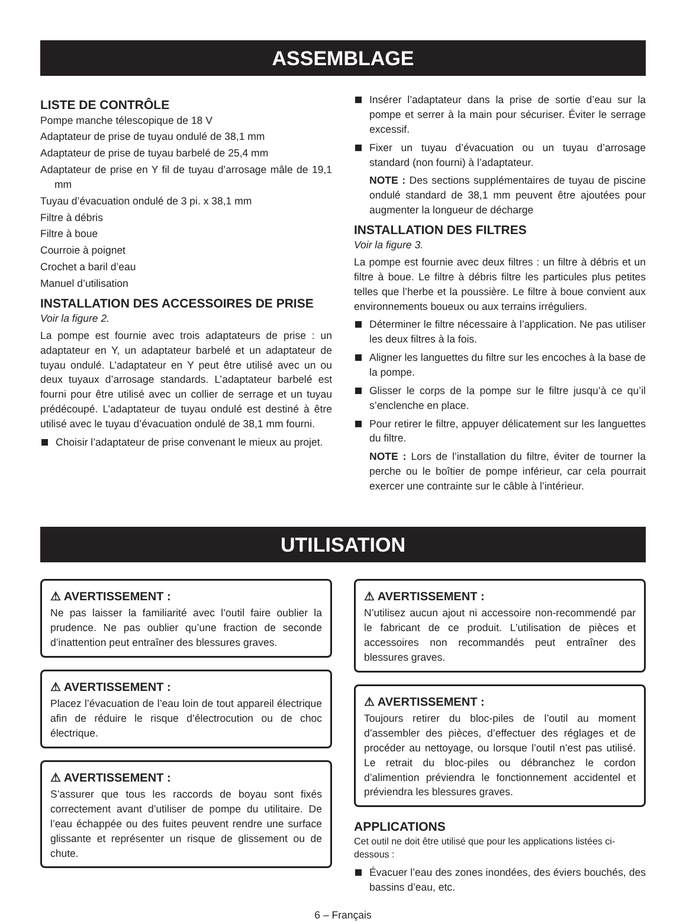ASSEMBLAGE
LISTE DE CONTRÔLE
Pompe manche télescopique de 18 V
Adaptateur de prise de tuyau ondulé de 38,1 mm
Adaptateur de prise de tuyau barbelé de 25,4 mm
Adaptateur de prise en Y fil de tuyau d’arrosage mâle de 19,1 mm
Tuyau d’évacuation ondulé de 3 pi. x 38,1 mm
Filtre à débris
Filtre à boue
Courroie à poignet
Crochet a baril d’eau
Manuel d’utilisation
INSTALLATION DES ACCESSOIRES DE PRISE
Voir la figure 2.
La pompe est fournie avec trois adaptateurs de prise : un adaptateur en Y, un adaptateur barbelé et un adaptateur de tuyau ondulé. L’adaptateur en Y peut être utilisé avec un ou deux tuyaux d’arrosage standards. L’adaptateur barbelé est fourni pour être utilisé avec un collier de serrage et un tuyau prédécoupé. L’adaptateur de tuyau ondulé est destiné à être utilisé avec le tuyau d’évacuation ondulé de 38,1 mm fourni.
Choisir l’adaptateur de prise convenant le mieux au projet.
Insérer l’adaptateur dans la prise de sortie d’eau sur la pompe et serrer à la main pour sécuriser. Éviter le serrage excessif.
Fixer un tuyau d’évacuation ou un tuyau d’arrosage standard (non fourni) à l’adaptateur.
NOTE : Des sections supplémentaires de tuyau de piscine ondulé standard de 38,1 mm peuvent être ajoutées pour augmenter la longueur de décharge
INSTALLATION DES FILTRES
Voir la figure 3.
La pompe est fournie avec deux filtres : un filtre à débris et un filtre à boue. Le filtre à débris filtre les particules plus petites telles que l’herbe et la poussière. Le filtre à boue convient aux environnements boueux ou aux terrains irréguliers.
Déterminer le filtre nécessaire à l’application. Ne pas utiliser les deux filtres à la fois.
Aligner les languettes du filtre sur les encoches à la base de la pompe.
Glisser le corps de la pompe sur le filtre jusqu’à ce qu’il s’enclenche en place.
Pour retirer le filtre, appuyer délicatement sur les languettes du filtre.
NOTE : Lors de l’installation du filtre, éviter de tourner la perche ou le boîtier de pompe inférieur, car cela pourrait exercer une contrainte sur le câble à l’intérieur.
UTILISATION
⚠ AVERTISSEMENT :
Ne pas laisser la familiarité avec l’outil faire oublier la prudence. Ne pas oublier qu’une fraction de seconde d’inattention peut entraîner des blessures graves.
⚠ AVERTISSEMENT :
Placez l’évacuation de l’eau loin de tout appareil électrique afin de réduire le risque d’électrocution ou de choc électrique.
⚠ AVERTISSEMENT :
S’assurer que tous les raccords de boyau sont fixés correctement avant d’utiliser de pompe du utilitaire. De l’eau échappée ou des fuites peuvent rendre une surface glissante et représenter un risque de glissement ou de chute.
⚠ AVERTISSEMENT :
N’utilisez aucun ajout ni accessoire non-recommendé par le fabricant de ce produit. L’utilisation de pièces et accessoires non recommandés peut entraîner des blessures graves.
⚠ AVERTISSEMENT :
Toujours retirer du bloc-piles de l’outil au moment d’assembler des pièces, d’effectuer des réglages et de procéder au nettoyage, ou lorsque l’outil n’est pas utilisé. Le retrait du bloc-piles ou débranchez le cordon d’alimention préviendra le fonctionnement accidentel et préviendra les blessures graves.
APPLICATIONS
Cet outil ne doit être utilisé que pour les applications listées ci-dessous :
Évacuer l’eau des zones inondées, des éviers bouchés, des bassins d’eau, etc.
6 – Français